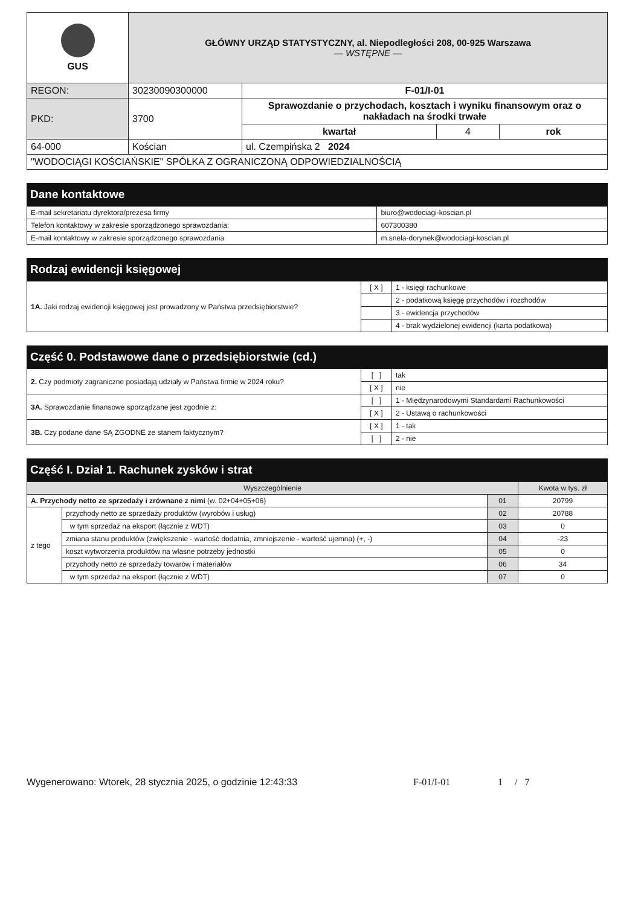| GUS | GŁÓWNY URZĄD STATYSTYCZNY, al. Niepodległości 208, 00-925 Warszawa — WSTĘPNE — | | | |
| REGON: | 30230090300000 | F-01/I-01 | | |
| PKD: | 3700 | Sprawozdanie o przychodach, kosztach i wyniku finansowym oraz o nakładach na środki trwałe | | |
| | | kwartał | 4 | rok |
| 64-000 | Kościan | ul. Czempińska 2 2024 | | |
| "WODOCIĄGI KOŚCIAŃSKIE" SPÓŁKA Z OGRANICZONĄ ODPOWIEDZIALNOŚCIĄ | | | | |
Dane kontaktowe
| E-mail sekretariatu dyrektora/prezesa firmy | biuro@wodociagi-koscian.pl |
| Telefon kontaktowy w zakresie sporządzonego sprawozdania: | 607300380 |
| E-mail kontaktowy w zakresie sporządzonego sprawozdania | m.snela-dorynek@wodociagi-koscian.pl |
Rodzaj ewidencji księgowej
| 1A. Jaki rodzaj ewidencji księgowej jest prowadzony w Państwa przedsiębiorstwie? | [ X ] | 1 - księgi rachunkowe |
| | | 2 - podatkową księgę przychodów i rozchodów |
| | | 3 - ewidencja przychodów |
| | | 4 - brak wydzielonej ewidencji (karta podatkowa) |
Część 0. Podstawowe dane o przedsiębiorstwie (cd.)
| 2. Czy podmioty zagraniczne posiadają udziały w Państwa firmie w 2024 roku? | [ ] | tak |
| | [ X ] | nie |
| 3A. Sprawozdanie finansowe sporządzane jest zgodnie z: | [ ] | 1 - Międzynarodowymi Standardami Rachunkowości |
| | [ X ] | 2 - Ustawą o rachunkowości |
| 3B. Czy podane dane SĄ ZGODNE ze stanem faktycznym? | [ X ] | 1 - tak |
| | [ ] | 2 - nie |
Część I. Dział 1. Rachunek zysków i strat
| Wyszczególnienie | | | Kwota w tys. zł |
| --- | --- | --- | --- |
| A. Przychody netto ze sprzedaży i zrównane z nimi (w. 02+04+05+06) | | 01 | 20799 |
| z tego | przychody netto ze sprzedaży produktów (wyrobów i usług) | 02 | 20788 |
| | w tym sprzedaż na eksport (łącznie z WDT) | 03 | 0 |
| | zmiana stanu produktów (zwiększenie - wartość dodatnia, zmniejszenie - wartość ujemna) (+, -) | 04 | -23 |
| | koszt wytworzenia produktów na własne potrzeby jednostki | 05 | 0 |
| | przychody netto ze sprzedaży towarów i materiałów | 06 | 34 |
| | w tym sprzedaż na eksport (łącznie z WDT) | 07 | 0 |
Wygenerowano: Wtorek, 28 stycznia 2025, o godzinie 12:43:33 F-01/I-01 1 / 7